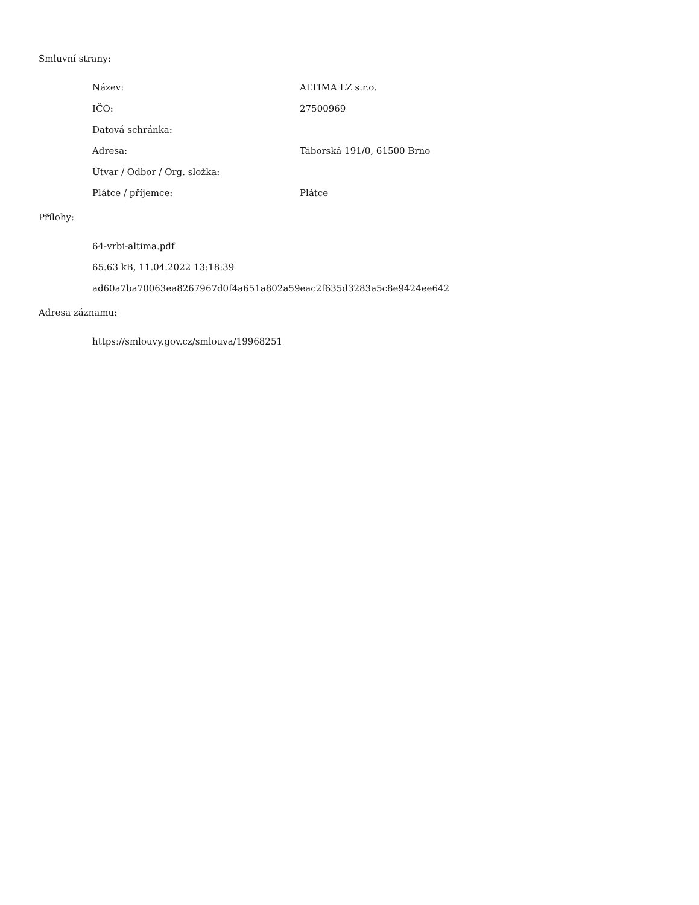Smluvní strany:
| Název: | ALTIMA LZ s.r.o. |
| IČO: | 27500969 |
| Datová schránka: | |
| Adresa: | Táborská 191/0, 61500 Brno |
| Útvar / Odbor / Org. složka: | |
| Plátce / příjemce: | Plátce |
Přílohy:
64-vrbi-altima.pdf
65.63 kB, 11.04.2022 13:18:39
ad60a7ba70063ea8267967d0f4a651a802a59eac2f635d3283a5c8e9424ee642
Adresa záznamu:
https://smlouvy.gov.cz/smlouva/19968251